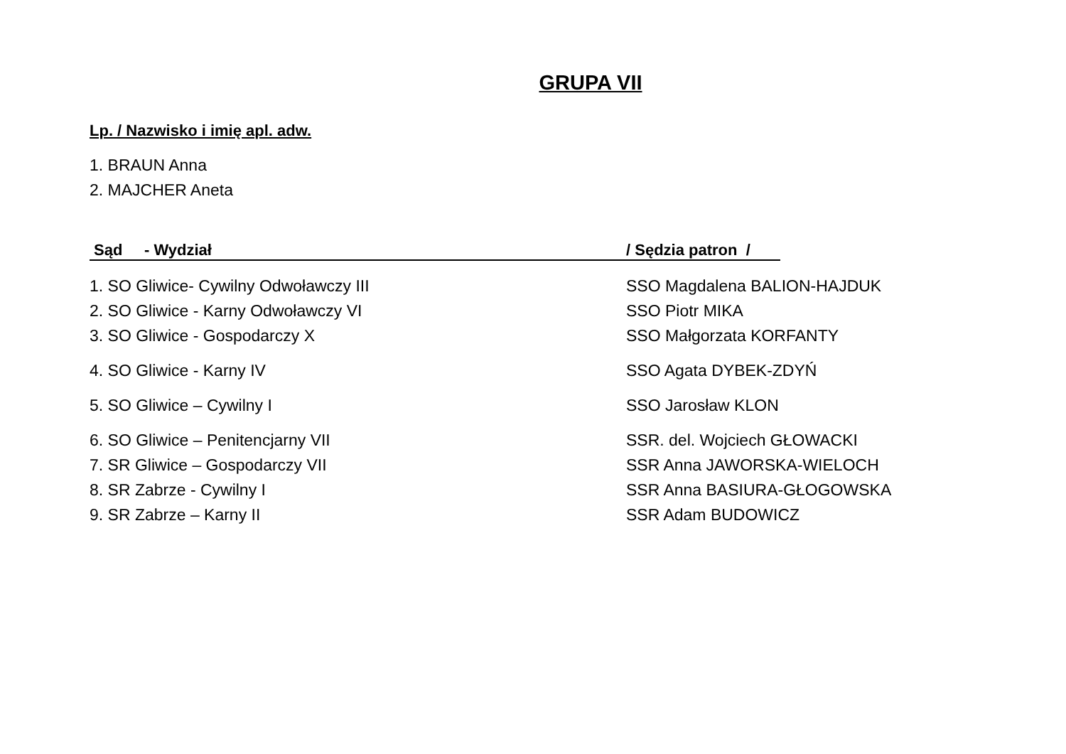GRUPA VII
Lp. / Nazwisko i imię apl. adw.
1. BRAUN Anna
2. MAJCHER Aneta
Sąd - Wydział / Sędzia patron /
1. SO Gliwice- Cywilny Odwoławczy III SSO Magdalena BALION-HAJDUK
2. SO Gliwice - Karny Odwoławczy VI SSO Piotr MIKA
3. SO Gliwice - Gospodarczy X SSO Małgorzata KORFANTY
4. SO Gliwice - Karny IV SSO Agata DYBEK-ZDYŃ
5. SO Gliwice – Cywilny I SSO Jarosław KLON
6. SO Gliwice – Penitencjarny VII SSR. del. Wojciech GŁOWACKI
7. SR Gliwice – Gospodarczy VII SSR Anna JAWORSKA-WIELOCH
8. SR Zabrze - Cywilny I SSR Anna BASIURA-GŁOGOWSKA
9. SR Zabrze – Karny II SSR Adam BUDOWICZ